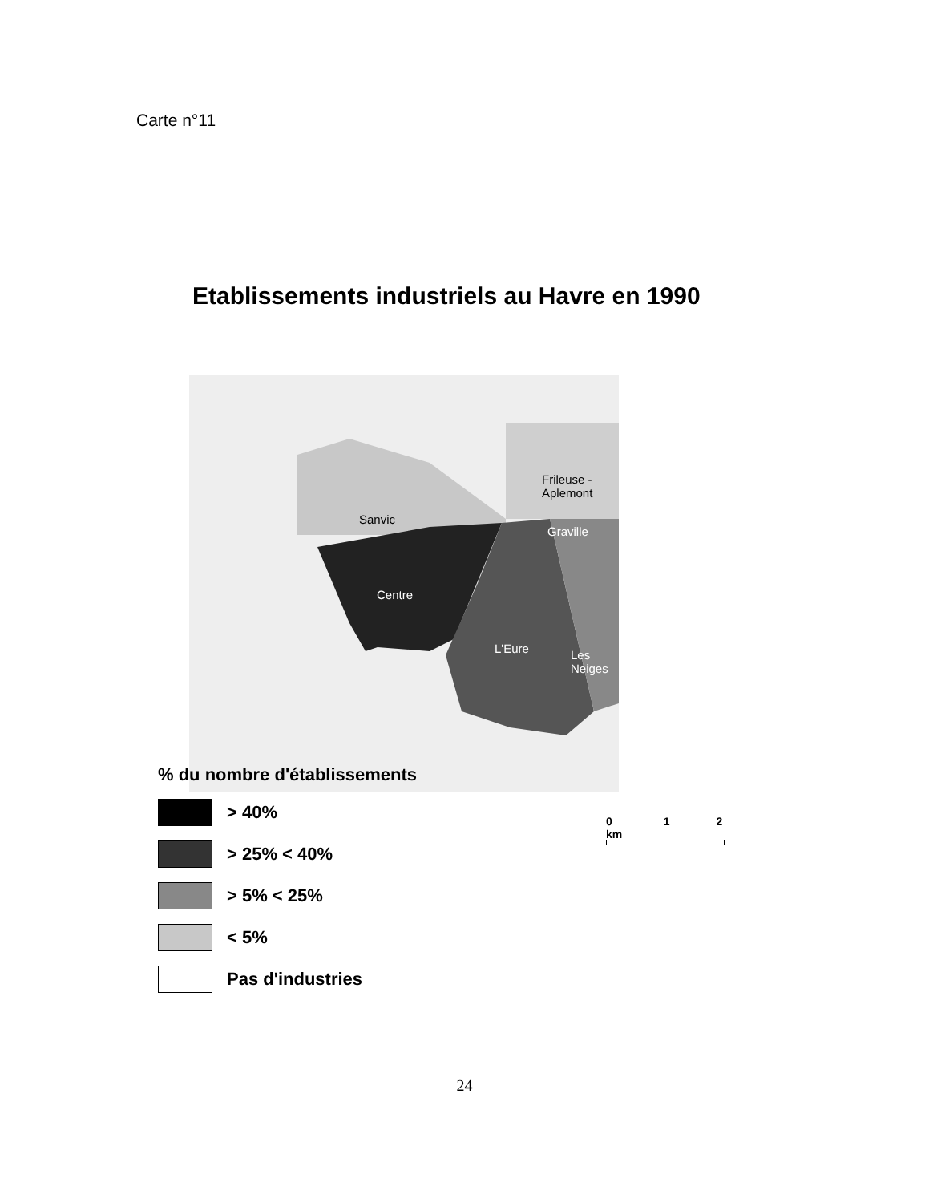Carte n°11
Etablissements industriels au Havre en 1990
Sanvic
Frileuse -
Aplemont
Graville
Centre
L'Eure
Les
Neiges
% du nombre d'établissements
> 40%
> 25% < 40%
> 5% < 25%
< 5%
Pas d'industries
0 1 2 km
24